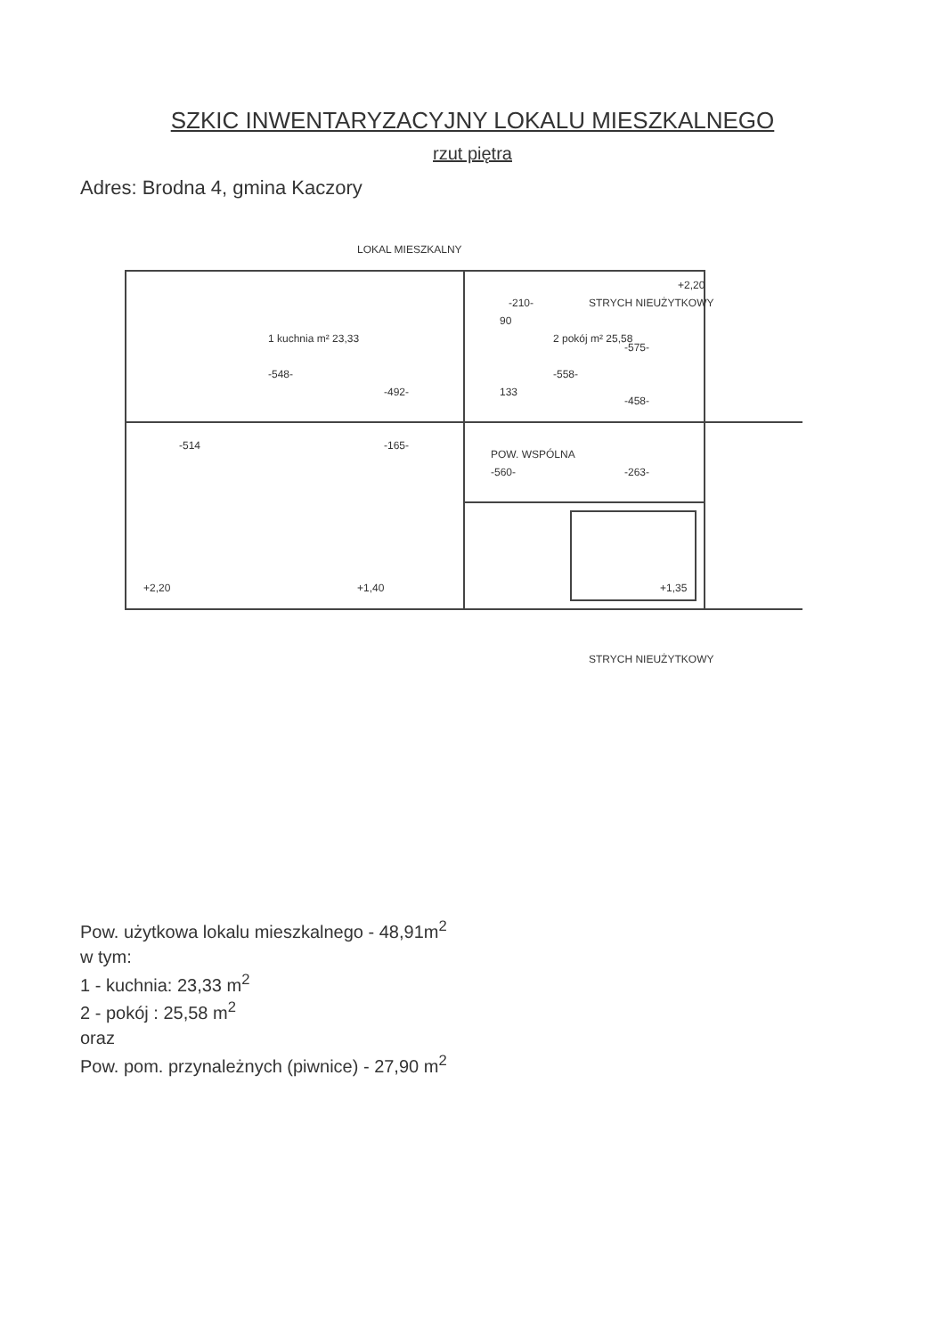SZKIC INWENTARYZACYJNY LOKALU MIESZKALNEGO
rzut piętra
Adres: Brodna 4, gmina Kaczory
1 kuchnia m² 23,33
-548-
2 pokój m² 25,58
-558-
POW. WSPÓLNA
-560-
-263-
STRYCH NIEUŻYTKOWY
STRYCH NIEUŻYTKOWY
LOKAL MIESZKALNY
+2,20
+1,40
+1,35
+2,20
-514
-165-
-492-
133
90
-210-
-575-
-458-
Pow. użytkowa lokalu mieszkalnego - 48,91m<sup>2</sup>
w tym:
1 - kuchnia: 23,33 m<sup>2</sup>
2 - pokój : 25,58 m<sup>2</sup>
oraz
Pow. pom. przynależnych (piwnice) - 27,90 m<sup>2</sup>